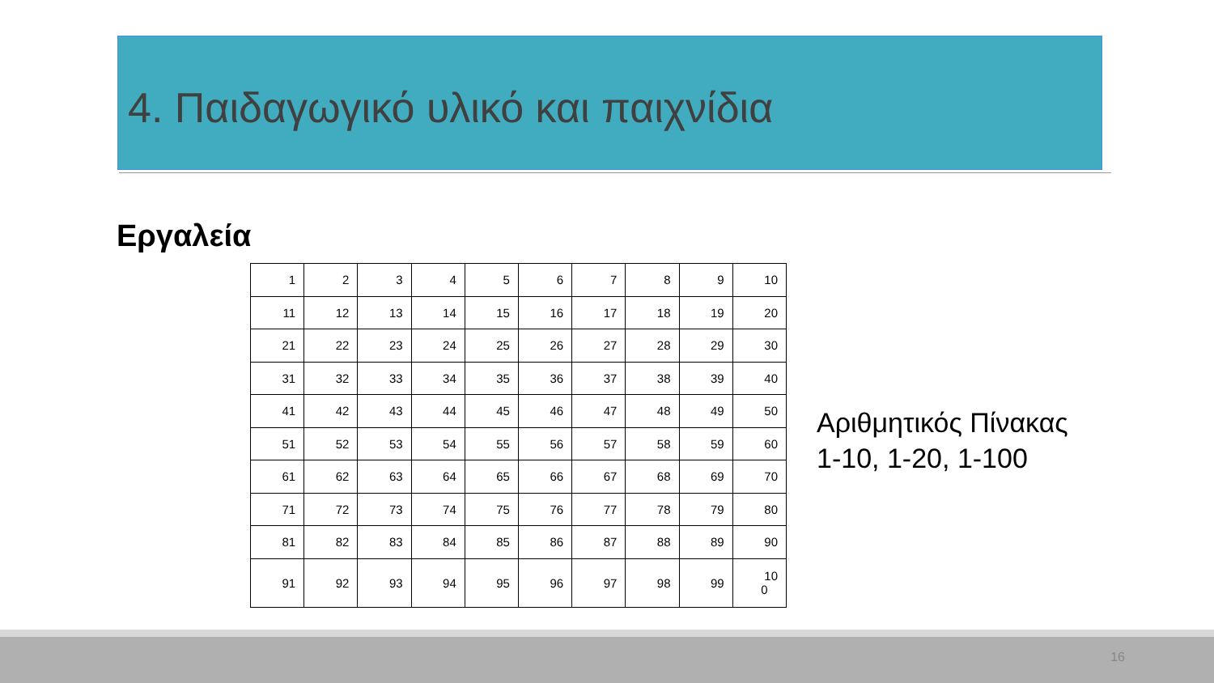4. Παιδαγωγικό υλικό και παιχνίδια
Εργαλεία
| 1 | 2 | 3 | 4 | 5 | 6 | 7 | 8 | 9 | 10 |
| 11 | 12 | 13 | 14 | 15 | 16 | 17 | 18 | 19 | 20 |
| 21 | 22 | 23 | 24 | 25 | 26 | 27 | 28 | 29 | 30 |
| 31 | 32 | 33 | 34 | 35 | 36 | 37 | 38 | 39 | 40 |
| 41 | 42 | 43 | 44 | 45 | 46 | 47 | 48 | 49 | 50 |
| 51 | 52 | 53 | 54 | 55 | 56 | 57 | 58 | 59 | 60 |
| 61 | 62 | 63 | 64 | 65 | 66 | 67 | 68 | 69 | 70 |
| 71 | 72 | 73 | 74 | 75 | 76 | 77 | 78 | 79 | 80 |
| 81 | 82 | 83 | 84 | 85 | 86 | 87 | 88 | 89 | 90 |
| 91 | 92 | 93 | 94 | 95 | 96 | 97 | 98 | 99 | 10 0 |
Αριθμητικός Πίνακας
1-10, 1-20, 1-100
16